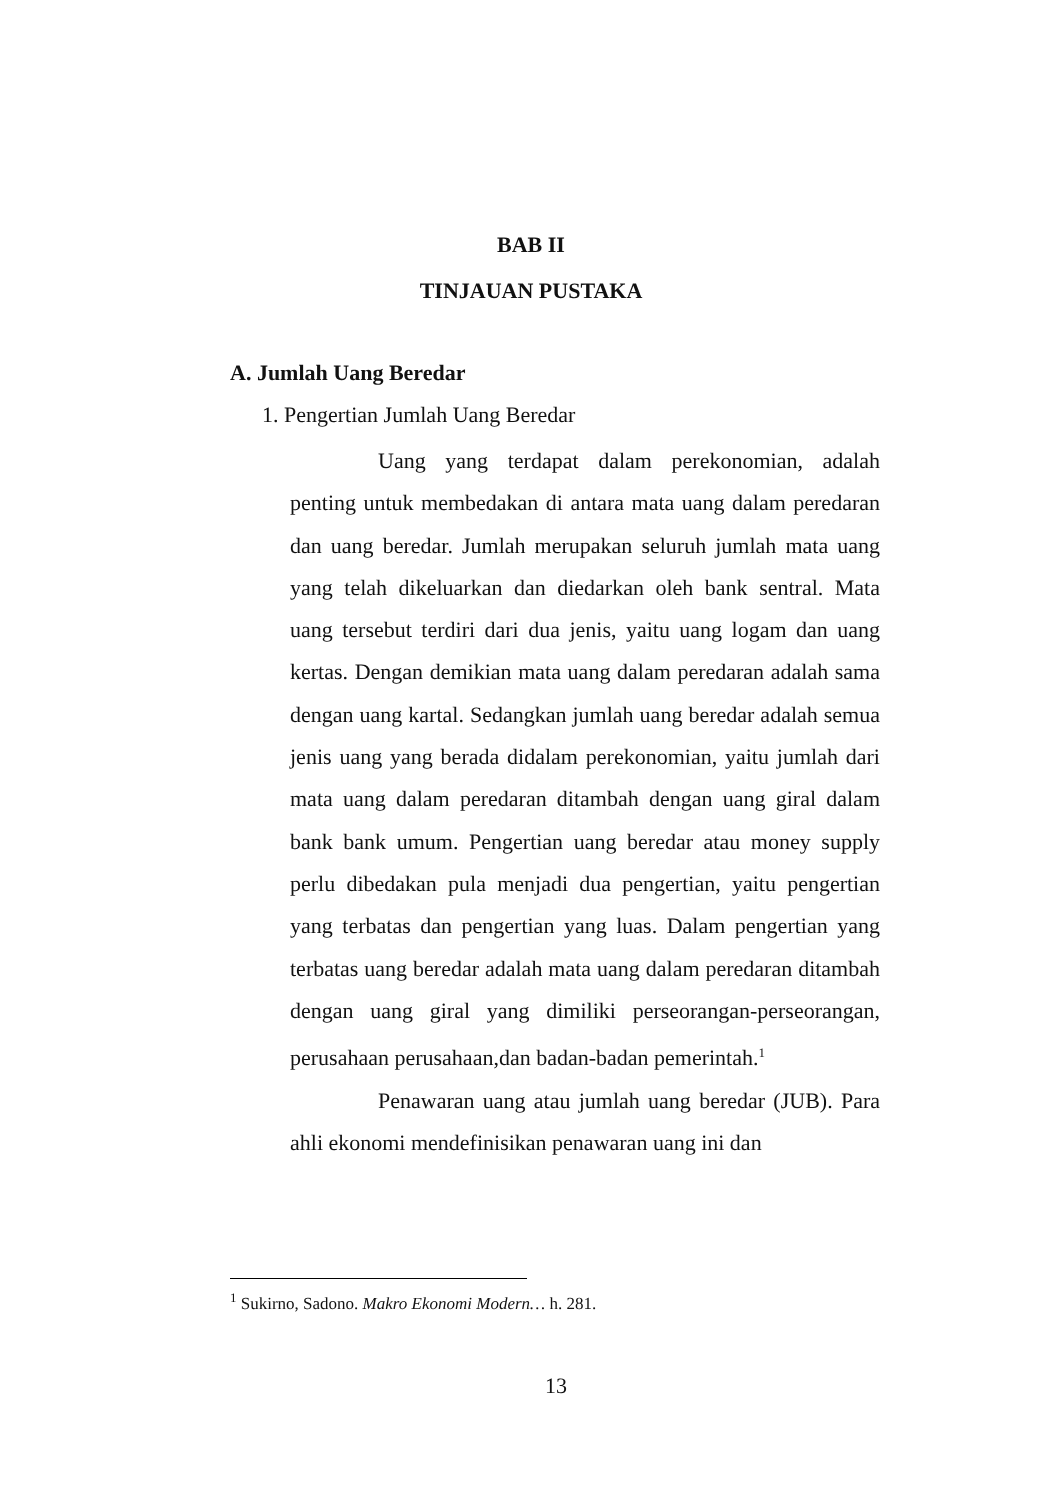BAB II
TINJAUAN PUSTAKA
A. Jumlah Uang Beredar
1. Pengertian Jumlah Uang Beredar
Uang yang terdapat dalam perekonomian, adalah penting untuk membedakan di antara mata uang dalam peredaran dan uang beredar. Jumlah merupakan seluruh jumlah mata uang yang telah dikeluarkan dan diedarkan oleh bank sentral. Mata uang tersebut terdiri dari dua jenis, yaitu uang logam dan uang kertas. Dengan demikian mata uang dalam peredaran adalah sama dengan uang kartal. Sedangkan jumlah uang beredar adalah semua jenis uang yang berada didalam perekonomian, yaitu jumlah dari mata uang dalam peredaran ditambah dengan uang giral dalam bank bank umum. Pengertian uang beredar atau money supply perlu dibedakan pula menjadi dua pengertian, yaitu pengertian yang terbatas dan pengertian yang luas. Dalam pengertian yang terbatas uang beredar adalah mata uang dalam peredaran ditambah dengan uang giral yang dimiliki perseorangan-perseorangan, perusahaan perusahaan,dan badan-badan pemerintah.<sup>1</sup>
Penawaran uang atau jumlah uang beredar (JUB). Para ahli ekonomi mendefinisikan penawaran uang ini dan
<sup>1</sup> Sukirno, Sadono. Makro Ekonomi Modern… h. 281.
13